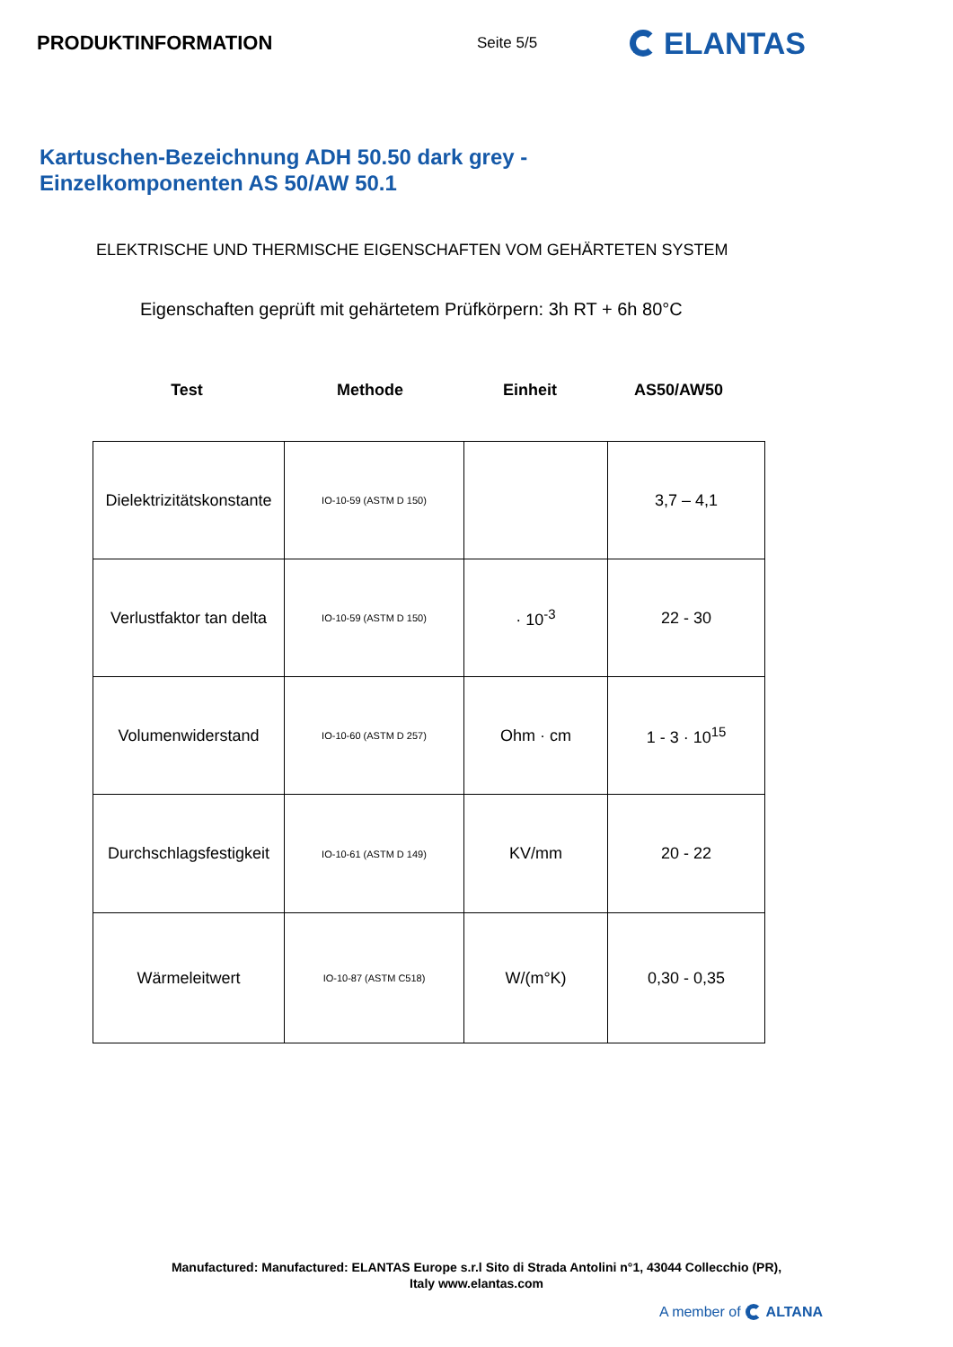PRODUKTINFORMATION
Seite 5/5
ELANTAS
Kartuschen-Bezeichnung ADH 50.50 dark grey -
Einzelkomponenten AS 50/AW 50.1
ELEKTRISCHE UND THERMISCHE EIGENSCHAFTEN VOM GEHÄRTETEN SYSTEM
Eigenschaften geprüft mit gehärtetem Prüfkörpern: 3h RT + 6h 80°C
Test Methode Einheit AS50/AW50
| Dielektrizitätskonstante | IO-10-59 (ASTM D 150) | | 3,7 – 4,1 |
| Verlustfaktor tan delta | IO-10-59 (ASTM D 150) | · 10<sup>-3</sup> | 22 - 30 |
| Volumenwiderstand | IO-10-60 (ASTM D 257) | Ohm · cm | 1 - 3 · 10<sup>15</sup> |
| Durchschlagsfestigkeit | IO-10-61 (ASTM D 149) | KV/mm | 20 - 22 |
| Wärmeleitwert | IO-10-87 (ASTM C518) | W/(m°K) | 0,30 - 0,35 |
Manufactured: Manufactured: ELANTAS Europe s.r.l Sito di Strada Antolini n°1, 43044 Collecchio (PR),
Italy www.elantas.com
A member of ALTANA